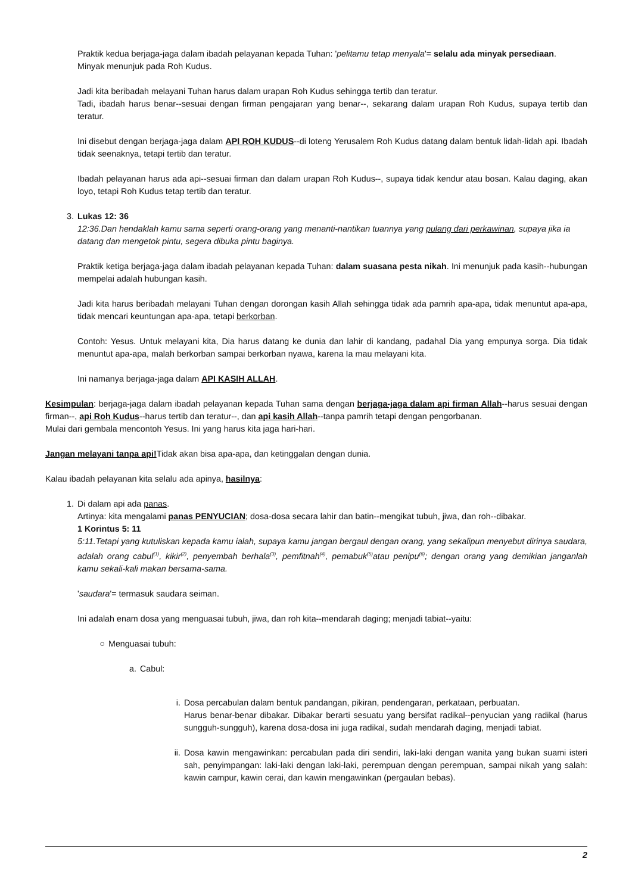Praktik kedua berjaga-jaga dalam ibadah pelayanan kepada Tuhan: 'pelitamu tetap menyala'= selalu ada minyak persediaan.
Minyak menunjuk pada Roh Kudus.
Jadi kita beribadah melayani Tuhan harus dalam urapan Roh Kudus sehingga tertib dan teratur.
Tadi, ibadah harus benar--sesuai dengan firman pengajaran yang benar--, sekarang dalam urapan Roh Kudus, supaya tertib dan teratur.
Ini disebut dengan berjaga-jaga dalam API ROH KUDUS--di loteng Yerusalem Roh Kudus datang dalam bentuk lidah-lidah api. Ibadah tidak seenaknya, tetapi tertib dan teratur.
Ibadah pelayanan harus ada api--sesuai firman dan dalam urapan Roh Kudus--, supaya tidak kendur atau bosan. Kalau daging, akan loyo, tetapi Roh Kudus tetap tertib dan teratur.
3. Lukas 12: 36
12:36.Dan hendaklah kamu sama seperti orang-orang yang menanti-nantikan tuannya yang pulang dari perkawinan, supaya jika ia datang dan mengetok pintu, segera dibuka pintu baginya.
Praktik ketiga berjaga-jaga dalam ibadah pelayanan kepada Tuhan: dalam suasana pesta nikah. Ini menunjuk pada kasih--hubungan mempelai adalah hubungan kasih.
Jadi kita harus beribadah melayani Tuhan dengan dorongan kasih Allah sehingga tidak ada pamrih apa-apa, tidak menuntut apa-apa, tidak mencari keuntungan apa-apa, tetapi berkorban.
Contoh: Yesus. Untuk melayani kita, Dia harus datang ke dunia dan lahir di kandang, padahal Dia yang empunya sorga. Dia tidak menuntut apa-apa, malah berkorban sampai berkorban nyawa, karena Ia mau melayani kita.
Ini namanya berjaga-jaga dalam API KASIH ALLAH.
Kesimpulan: berjaga-jaga dalam ibadah pelayanan kepada Tuhan sama dengan berjaga-jaga dalam api firman Allah--harus sesuai dengan firman--, api Roh Kudus--harus tertib dan teratur--, dan api kasih Allah--tanpa pamrih tetapi dengan pengorbanan.
Mulai dari gembala mencontoh Yesus. Ini yang harus kita jaga hari-hari.
Jangan melayani tanpa api!Tidak akan bisa apa-apa, dan ketinggalan dengan dunia.
Kalau ibadah pelayanan kita selalu ada apinya, hasilnya:
1. Di dalam api ada panas.
Artinya: kita mengalami panas PENYUCIAN; dosa-dosa secara lahir dan batin--mengikat tubuh, jiwa, dan roh--dibakar.
1 Korintus 5: 11
5:11.Tetapi yang kutuliskan kepada kamu ialah, supaya kamu jangan bergaul dengan orang, yang sekalipun menyebut dirinya saudara, adalah orang cabul<sup>(1)</sup>, kikir<sup>(2)</sup>, penyembah berhala<sup>(3)</sup>, pemfitnah<sup>(4)</sup>, pemabuk<sup>(5)</sup>atau penipu<sup>(6)</sup>; dengan orang yang demikian janganlah kamu sekali-kali makan bersama-sama.
'saudara'= termasuk saudara seiman.
Ini adalah enam dosa yang menguasai tubuh, jiwa, dan roh kita--mendarah daging; menjadi tabiat--yaitu:
○ Menguasai tubuh:
a. Cabul:
i. Dosa percabulan dalam bentuk pandangan, pikiran, pendengaran, perkataan, perbuatan.
Harus benar-benar dibakar. Dibakar berarti sesuatu yang bersifat radikal--penyucian yang radikal (harus sungguh-sungguh), karena dosa-dosa ini juga radikal, sudah mendarah daging, menjadi tabiat.
ii.
Dosa kawin mengawinkan: percabulan pada diri sendiri, laki-laki dengan wanita yang bukan suami isteri sah, penyimpangan: laki-laki dengan laki-laki, perempuan dengan perempuan, sampai nikah yang salah: kawin campur, kawin cerai, dan kawin mengawinkan (pergaulan bebas).
2